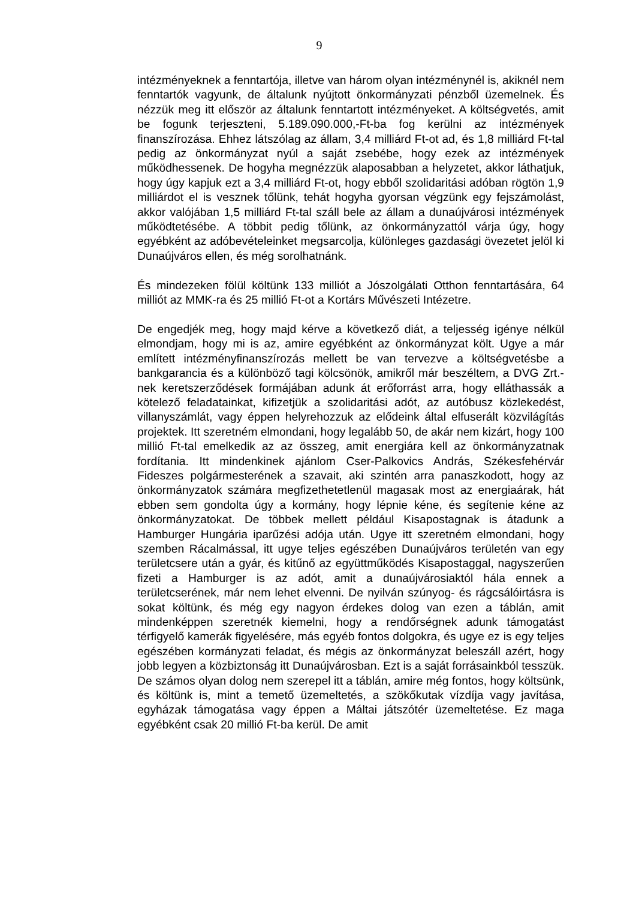9
intézményeknek a fenntartója, illetve van három olyan intézménynél is, akiknél nem fenntartók vagyunk, de általunk nyújtott önkormányzati pénzből üzemelnek. És nézzük meg itt először az általunk fenntartott intézményeket. A költségvetés, amit be fogunk terjeszteni, 5.189.090.000,-Ft-ba fog kerülni az intézmények finanszírozása. Ehhez látszólag az állam, 3,4 milliárd Ft-ot ad, és 1,8 milliárd Ft-tal pedig az önkormányzat nyúl a saját zsebébe, hogy ezek az intézmények működhessenek. De hogyha megnézzük alaposabban a helyzetet, akkor láthatjuk, hogy úgy kapjuk ezt a 3,4 milliárd Ft-ot, hogy ebből szolidaritási adóban rögtön 1,9 milliárdot el is vesznek tőlünk, tehát hogyha gyorsan végzünk egy fejszámolást, akkor valójában 1,5 milliárd Ft-tal száll bele az állam a dunaújvárosi intézmények működtetésébe. A többit pedig tőlünk, az önkormányzattól várja úgy, hogy egyébként az adóbevételeinket megsarcolja, különleges gazdasági övezetet jelöl ki Dunaújváros ellen, és még sorolhatnánk.
És mindezeken fölül költünk 133 milliót a Jószolgálati Otthon fenntartására, 64 milliót az MMK-ra és 25 millió Ft-ot a Kortárs Művészeti Intézetre.
De engedjék meg, hogy majd kérve a következő diát, a teljesség igénye nélkül elmondjam, hogy mi is az, amire egyébként az önkormányzat költ. Ugye a már említett intézményfinanszírozás mellett be van tervezve a költségvetésbe a bankgarancia és a különböző tagi kölcsönök, amikről már beszéltem, a DVG Zrt.-nek keretszerződések formájában adunk át erőforrást arra, hogy elláthassák a kötelező feladatainkat, kifizetjük a szolidaritási adót, az autóbusz közlekedést, villanyszámlát, vagy éppen helyrehozzuk az elődeink által elfuserált közvilágítás projektek. Itt szeretném elmondani, hogy legalább 50, de akár nem kizárt, hogy 100 millió Ft-tal emelkedik az az összeg, amit energiára kell az önkormányzatnak fordítania. Itt mindenkinek ajánlom Cser-Palkovics András, Székesfehérvár Fideszes polgármesterének a szavait, aki szintén arra panaszkodott, hogy az önkormányzatok számára megfizethetetlenül magasak most az energiaárak, hát ebben sem gondolta úgy a kormány, hogy lépnie kéne, és segítenie kéne az önkormányzatokat. De többek mellett például Kisapostagnak is átadunk a Hamburger Hungária iparűzési adója után. Ugye itt szeretném elmondani, hogy szemben Rácalmással, itt ugye teljes egészében Dunaújváros területén van egy területcsere után a gyár, és kitűnő az együttműködés Kisapostaggal, nagyszerűen fizeti a Hamburger is az adót, amit a dunaújvárosiaktól hála ennek a területcserének, már nem lehet elvenni. De nyilván szúnyog- és rágcsálóirtásra is sokat költünk, és még egy nagyon érdekes dolog van ezen a táblán, amit mindenképpen szeretnék kiemelni, hogy a rendőrségnek adunk támogatást térfigyelő kamerák figyelésére, más egyéb fontos dolgokra, és ugye ez is egy teljes egészében kormányzati feladat, és mégis az önkormányzat beleszáll azért, hogy jobb legyen a közbiztonság itt Dunaújvárosban. Ezt is a saját forrásainkból tesszük. De számos olyan dolog nem szerepel itt a táblán, amire még fontos, hogy költsünk, és költünk is, mint a temető üzemeltetés, a szökőkutak vízdíja vagy javítása, egyházak támogatása vagy éppen a Máltai játszótér üzemeltetése. Ez maga egyébként csak 20 millió Ft-ba kerül. De amit